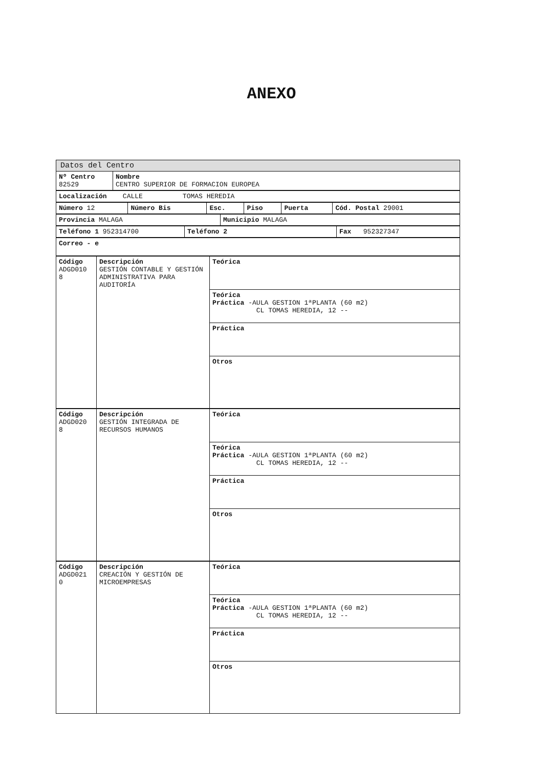ANEXO
| Datos del Centro | |
| Nº Centro 82529 | Nombre CENTRO SUPERIOR DE FORMACION EUROPEA |
| Localización CALLE TOMAS HEREDIA |
| Número 12 | Número Bis | Esc. | Piso | Puerta | Cód. Postal 29001 |
| Provincia MALAGA | Municipio MALAGA |
| Teléfono 1 952314700 | Teléfono 2 | Fax 952327347 |
| Correo - e |
| Código ADGD010 8 | Descripción GESTIÓN CONTABLE Y GESTIÓN ADMINISTRATIVA PARA AUDITORÍA | Teórica |
| | | Teórica Práctica -AULA GESTION 1ªPLANTA (60 m2) CL TOMAS HEREDIA, 12 -- |
| | | Práctica |
| | | Otros |
| Código ADGD020 8 | Descripción GESTIÓN INTEGRADA DE RECURSOS HUMANOS | Teórica |
| | | Teórica Práctica -AULA GESTION 1ªPLANTA (60 m2) CL TOMAS HEREDIA, 12 -- |
| | | Práctica |
| | | Otros |
| Código ADGD021 0 | Descripción CREACIÓN Y GESTIÓN DE MICROEMPRESAS | Teórica |
| | | Teórica Práctica -AULA GESTION 1ªPLANTA (60 m2) CL TOMAS HEREDIA, 12 -- |
| | | Práctica |
| | | Otros |